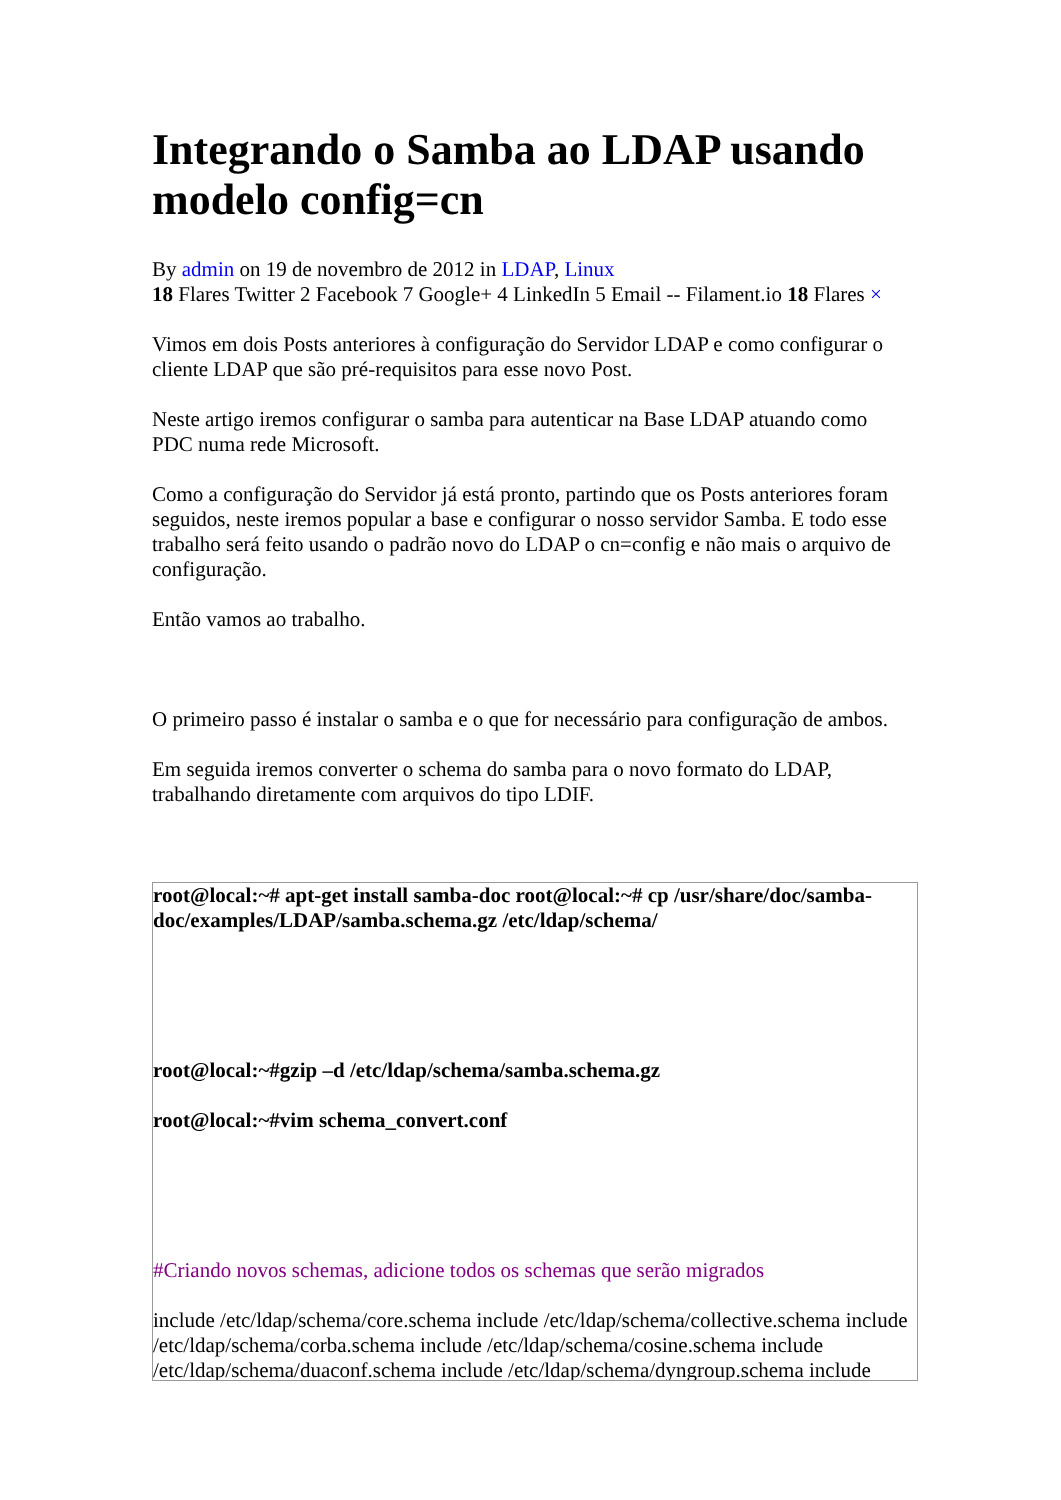Integrando o Samba ao LDAP usando modelo config=cn
By admin on 19 de novembro de 2012 in LDAP, Linux
18 Flares Twitter 2 Facebook 7 Google+ 4 LinkedIn 5 Email -- Filament.io 18 Flares ×
Vimos em dois Posts anteriores à configuração do Servidor LDAP e como configurar o cliente LDAP que são pré-requisitos para esse novo Post.
Neste artigo iremos configurar o samba para autenticar na Base LDAP atuando como PDC numa rede Microsoft.
Como a configuração do Servidor já está pronto, partindo que os Posts anteriores foram seguidos, neste iremos popular a base e configurar o nosso servidor Samba. E todo esse trabalho será feito usando o padrão novo do LDAP o cn=config e não mais o arquivo de configuração.
Então vamos ao trabalho.
O primeiro passo é instalar o samba e o que for necessário para configuração de ambos.
Em seguida iremos converter o schema do samba para o novo formato do LDAP, trabalhando diretamente com arquivos do tipo LDIF.
root@local:~# apt-get install samba-doc root@local:~# cp /usr/share/doc/samba-doc/examples/LDAP/samba.schema.gz /etc/ldap/schema/
root@local:~#gzip –d /etc/ldap/schema/samba.schema.gz
root@local:~#vim schema_convert.conf
#Criando novos schemas, adicione todos os schemas que serão migrados
include /etc/ldap/schema/core.schema include /etc/ldap/schema/collective.schema include /etc/ldap/schema/corba.schema include /etc/ldap/schema/cosine.schema include /etc/ldap/schema/duaconf.schema include /etc/ldap/schema/dyngroup.schema include